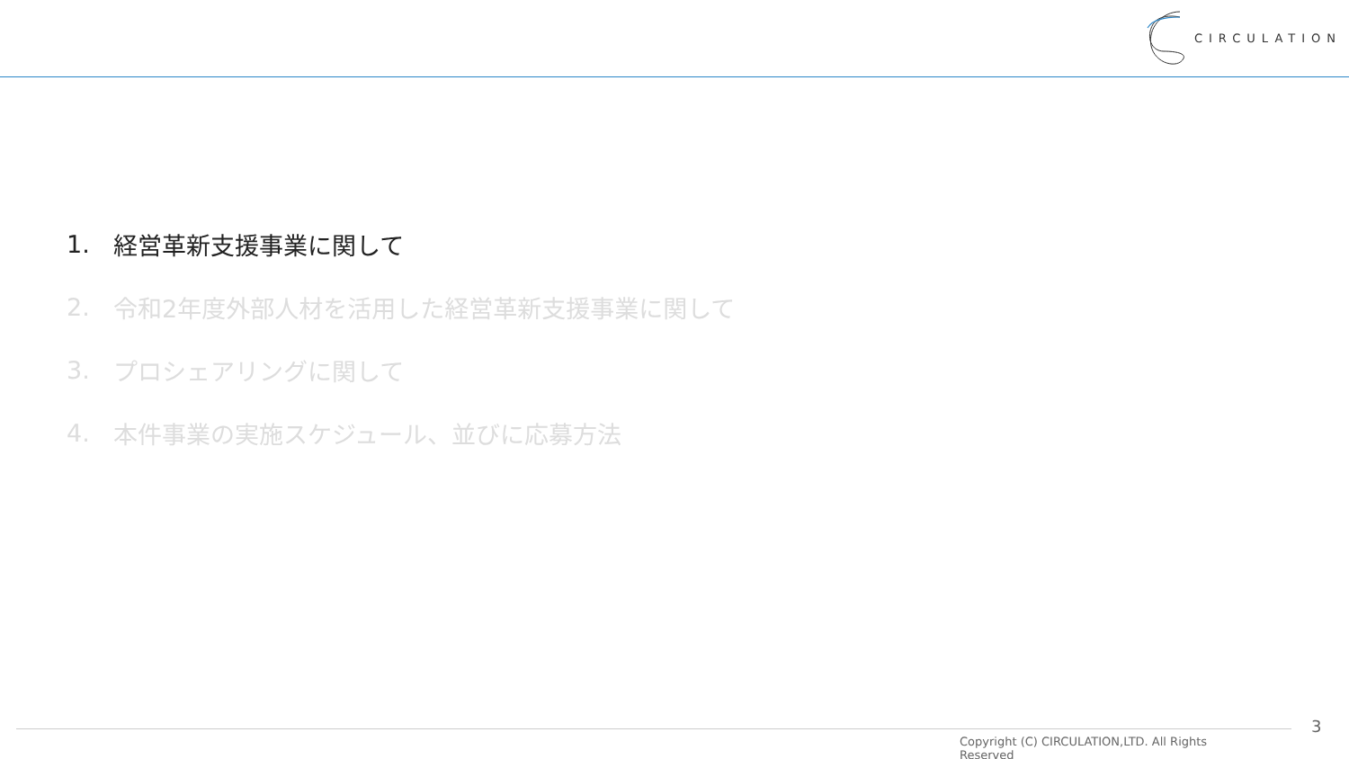CIRCULATION
1. 経営革新支援事業に関して
2. 令和2年度外部人材を活用した経営革新支援事業に関して
3. プロシェアリングに関して
4. 本件事業の実施スケジュール、並びに応募方法
3
Copyright (C) CIRCULATION,LTD. All Rights Reserved